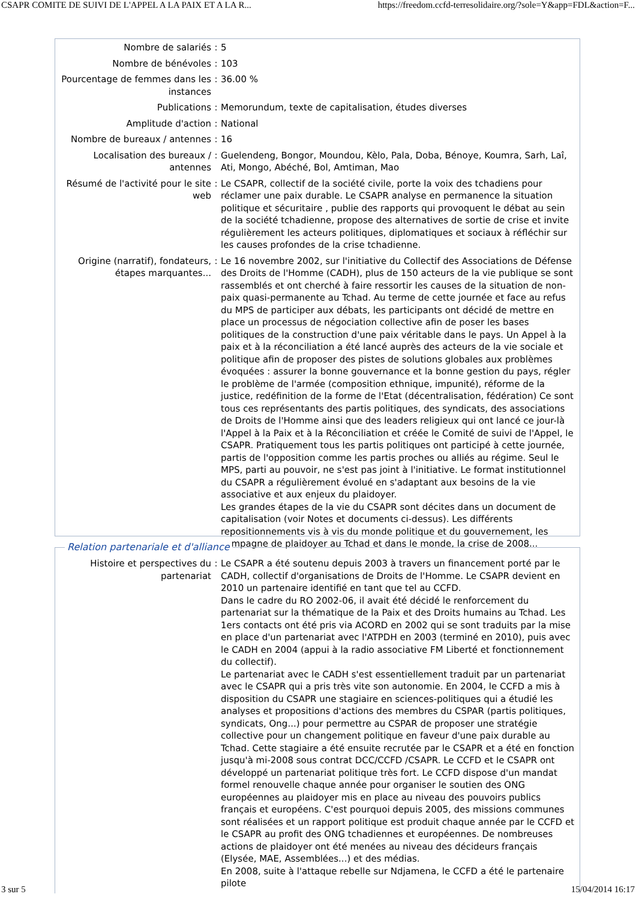CSAPR COMITE DE SUIVI DE L'APPEL A LA PAIX ET A LA R... https://freedom.ccfd-terresolidaire.org/?sole=Y&app=FDL&action=F...
| Nombre de salariés | : | 5 |
| Nombre de bénévoles | : | 103 |
| Pourcentage de femmes dans les instances | : | 36.00 % |
| Publications | : | Memorundum, texte de capitalisation, études diverses |
| Amplitude d'action | : | National |
| Nombre de bureaux / antennes | : | 16 |
| Localisation des bureaux / antennes | : | Guelendeng, Bongor, Moundou, Kèlo, Pala, Doba, Bénoye, Koumra, Sarh, Laî, Ati, Mongo, Abéché, Bol, Amtiman, Mao |
| Résumé de l'activité pour le site web | : | Le CSAPR, collectif de la société civile, porte la voix des tchadiens pour réclamer une paix durable. Le CSAPR analyse en permanence la situation politique et sécuritaire , publie des rapports qui provoquent le débat au sein de la société tchadienne, propose des alternatives de sortie de crise et invite régulièrement les acteurs politiques, diplomatiques et sociaux à réfléchir sur les causes profondes de la crise tchadienne. |
| Origine (narratif), fondateurs, étapes marquantes... | : | Le 16 novembre 2002, sur l'initiative du Collectif des Associations de Défense des Droits de l'Homme (CADH), plus de 150 acteurs de la vie publique se sont rassemblés et ont cherché à faire ressortir les causes de la situation de non-paix quasi-permanente au Tchad. Au terme de cette journée et face au refus du MPS de participer aux débats, les participants ont décidé de mettre en place un processus de négociation collective afin de poser les bases politiques de la construction d'une paix véritable dans le pays. Un Appel à la paix et à la réconciliation a été lancé auprès des acteurs de la vie sociale et politique afin de proposer des pistes de solutions globales aux problèmes évoquées : assurer la bonne gouvernance et la bonne gestion du pays, régler le problème de l'armée (composition ethnique, impunité), réforme de la justice, redéfinition de la forme de l'Etat (décentralisation, fédération) Ce sont tous ces représentants des partis politiques, des syndicats, des associations de Droits de l'Homme ainsi que des leaders religieux qui ont lancé ce jour-là l'Appel à la Paix et à la Réconciliation et créée le Comité de suivi de l'Appel, le CSAPR. Pratiquement tous les partis politiques ont participé à cette journée, partis de l'opposition comme les partis proches ou alliés au régime. Seul le MPS, parti au pouvoir, ne s'est pas joint à l'initiative. Le format institutionnel du CSAPR a régulièrement évolué en s'adaptant aux besoins de la vie associative et aux enjeux du plaidoyer. Les grandes étapes de la vie du CSAPR sont décites dans un document de capitalisation (voir Notes et documents ci-dessus). Les différents repositionnements vis à vis du monde politique et du gouvernement, les campagne de plaidoyer au Tchad et dans le monde, la crise de 2008... |
| Histoire et perspectives du partenariat | : | Le CSAPR a été soutenu depuis 2003 à travers un financement porté par le CADH, collectif d'organisations de Droits de l'Homme. Le CSAPR devient en 2010 un partenaire identifié en tant que tel au CCFD. Dans le cadre du RO 2002-06, il avait été décidé le renforcement du partenariat sur la thématique de la Paix et des Droits humains au Tchad. Les 1ers contacts ont été pris via ACORD en 2002 qui se sont traduits par la mise en place d'un partenariat avec l'ATPDH en 2003 (terminé en 2010), puis avec le CADH en 2004 (appui à la radio associative FM Liberté et fonctionnement du collectif). Le partenariat avec le CADH s'est essentiellement traduit par un partenariat avec le CSAPR qui a pris très vite son autonomie. En 2004, le CCFD a mis à disposition du CSAPR une stagiaire en sciences-politiques qui a étudié les analyses et propositions d'actions des membres du CSPAR (partis politiques, syndicats, Ong...) pour permettre au CSPAR de proposer une stratégie collective pour un changement politique en faveur d'une paix durable au Tchad. Cette stagiaire a été ensuite recrutée par le CSAPR et a été en fonction jusqu'à mi-2008 sous contrat DCC/CCFD /CSAPR. Le CCFD et le CSAPR ont développé un partenariat politique très fort. Le CCFD dispose d'un mandat formel renouvelle chaque année pour organiser le soutien des ONG européennes au plaidoyer mis en place au niveau des pouvoirs publics français et européens. C'est pourquoi depuis 2005, des missions communes sont réalisées et un rapport politique est produit chaque année par le CCFD et le CSAPR au profit des ONG tchadiennes et européennes. De nombreuses actions de plaidoyer ont été menées au niveau des décideurs français (Elysée, MAE, Assemblées...) et des médias. En 2008, suite à l'attaque rebelle sur Ndjamena, le CCFD a été le partenaire pilote |
Relation partenariale et d'alliance
3 sur 5 15/04/2014 16:17